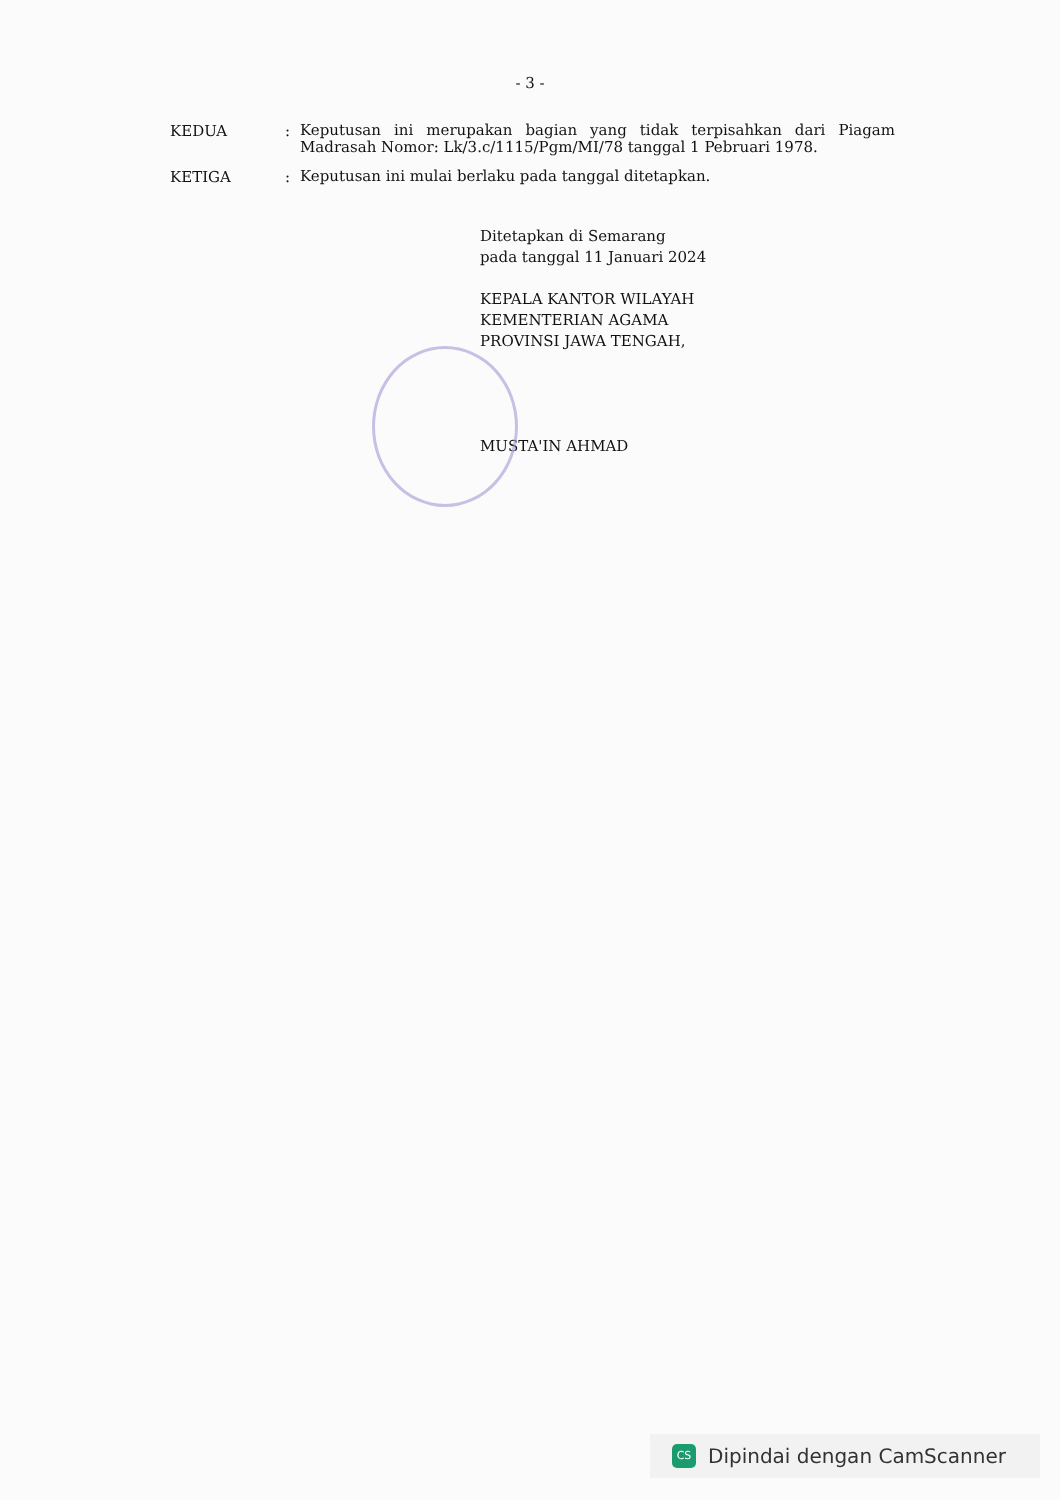- 3 -
KEDUA :
Keputusan ini merupakan bagian yang tidak terpisahkan dari Piagam Madrasah Nomor: Lk/3.c/1115/Pgm/MI/78 tanggal 1 Pebruari 1978.
KETIGA :
Keputusan ini mulai berlaku pada tanggal ditetapkan.
Ditetapkan di Semarang
pada tanggal 11 Januari 2024
KEPALA KANTOR WILAYAH
KEMENTERIAN AGAMA
PROVINSI JAWA TENGAH,
MUSTA'IN AHMAD
CS
Dipindai dengan CamScanner